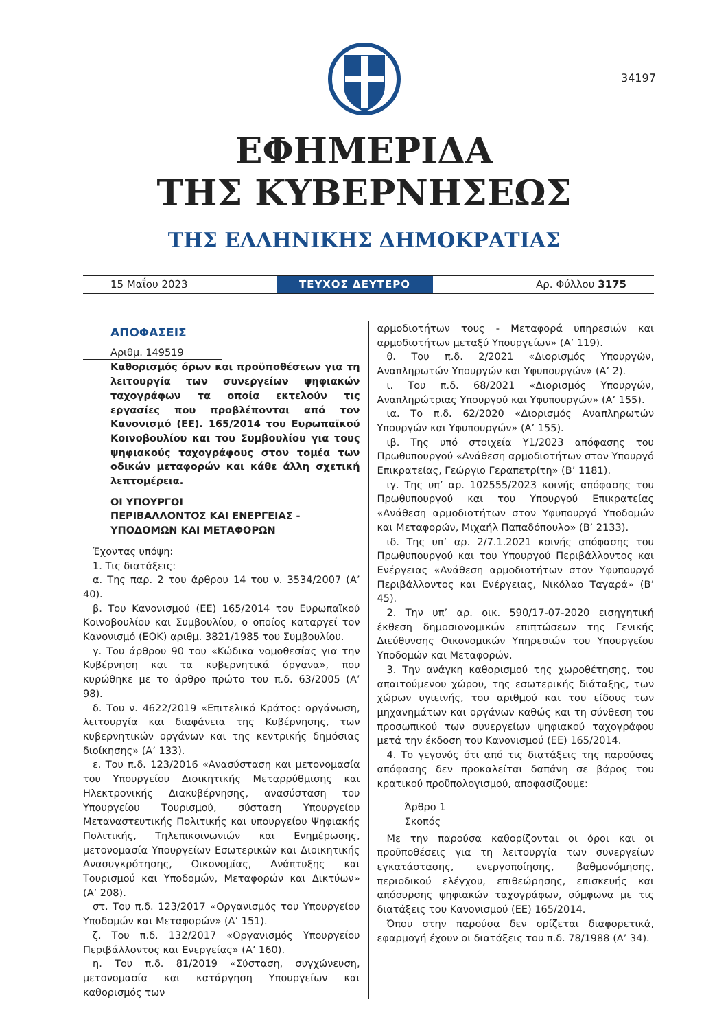34197
ΕΦΗΜΕΡΙΔΑ
ΤΗΣ ΚΥΒΕΡΝΗΣΕΩΣ
ΤΗΣ ΕΛΛΗΝΙΚΗΣ ΔΗΜΟΚΡΑΤΙΑΣ
15 Μαΐου 2023
ΤΕΥΧΟΣ ΔΕΥΤΕΡΟ
Αρ. Φύλλου 3175
ΑΠΟΦΑΣΕΙΣ
Αριθμ. 149519
Καθορισμός όρων και προϋποθέσεων για τη λειτουργία των συνεργείων ψηφιακών ταχογράφων τα οποία εκτελούν τις εργασίες που προβλέπονται από τον Κανονισμό (ΕΕ). 165/2014 του Ευρωπαϊκού Κοινοβουλίου και του Συμβουλίου για τους ψηφιακούς ταχογράφους στον τομέα των οδικών μεταφορών και κάθε άλλη σχετική λεπτομέρεια.
ΟΙ ΥΠΟΥΡΓΟΙ
ΠΕΡΙΒΑΛΛΟΝΤΟΣ ΚΑΙ ΕΝΕΡΓΕΙΑΣ -
ΥΠΟΔΟΜΩΝ ΚΑΙ ΜΕΤΑΦΟΡΩΝ
Έχοντας υπόψη:
1. Τις διατάξεις:
α. Της παρ. 2 του άρθρου 14 του ν. 3534/2007 (Α’ 40).
β. Του Κανονισμού (ΕΕ) 165/2014 του Ευρωπαϊκού Κοινοβουλίου και Συμβουλίου, ο οποίος καταργεί τον Κανονισμό (ΕΟΚ) αριθμ. 3821/1985 του Συμβουλίου.
γ. Του άρθρου 90 του «Κώδικα νομοθεσίας για την Κυβέρνηση και τα κυβερνητικά όργανα», που κυρώθηκε με το άρθρο πρώτο του π.δ. 63/2005 (Α’ 98).
δ. Του ν. 4622/2019 «Επιτελικό Κράτος: οργάνωση, λειτουργία και διαφάνεια της Κυβέρνησης, των κυβερνητικών οργάνων και της κεντρικής δημόσιας διοίκησης» (Α’ 133).
ε. Του π.δ. 123/2016 «Ανασύσταση και μετονομασία του Υπουργείου Διοικητικής Μεταρρύθμισης και Ηλεκτρονικής Διακυβέρνησης, ανασύσταση του Υπουργείου Τουρισμού, σύσταση Υπουργείου Μεταναστευτικής Πολιτικής και υπουργείου Ψηφιακής Πολιτικής, Τηλεπικοινωνιών και Ενημέρωσης, μετονομασία Υπουργείων Εσωτερικών και Διοικητικής Ανασυγκρότησης, Οικονομίας, Ανάπτυξης και Τουρισμού και Υποδομών, Μεταφορών και Δικτύων» (Α’ 208).
στ. Του π.δ. 123/2017 «Οργανισμός του Υπουργείου Υποδομών και Μεταφορών» (Α’ 151).
ζ. Του π.δ. 132/2017 «Οργανισμός Υπουργείου Περιβάλλοντος και Ενεργείας» (Α’ 160).
η. Του π.δ. 81/2019 «Σύσταση, συγχώνευση, μετονομασία και κατάργηση Υπουργείων και καθορισμός των
αρμοδιοτήτων τους - Μεταφορά υπηρεσιών και αρμοδιοτήτων μεταξύ Υπουργείων» (Α’ 119).
θ. Του π.δ. 2/2021 «Διορισμός Υπουργών, Αναπληρωτών Υπουργών και Υφυπουργών» (Α’ 2).
ι. Του π.δ. 68/2021 «Διορισμός Υπουργών, Αναπληρώτριας Υπουργού και Υφυπουργών» (Α’ 155).
ια. Το π.δ. 62/2020 «Διορισμός Αναπληρωτών Υπουργών και Υφυπουργών» (Α’ 155).
ιβ. Της υπό στοιχεία Υ1/2023 απόφασης του Πρωθυπουργού «Ανάθεση αρμοδιοτήτων στον Υπουργό Επικρατείας, Γεώργιο Γεραπετρίτη» (Β’ 1181).
ιγ. Της υπ’ αρ. 102555/2023 κοινής απόφασης του Πρωθυπουργού και του Υπουργού Επικρατείας «Ανάθεση αρμοδιοτήτων στον Υφυπουργό Υποδομών και Μεταφορών, Μιχαήλ Παπαδόπουλο» (Β’ 2133).
ιδ. Της υπ’ αρ. 2/7.1.2021 κοινής απόφασης του Πρωθυπουργού και του Υπουργού Περιβάλλοντος και Ενέργειας «Ανάθεση αρμοδιοτήτων στον Υφυπουργό Περιβάλλοντος και Ενέργειας, Νικόλαο Ταγαρά» (Β’ 45).
2. Την υπ’ αρ. οικ. 590/17-07-2020 εισηγητική έκθεση δημοσιονομικών επιπτώσεων της Γενικής Διεύθυνσης Οικονομικών Υπηρεσιών του Υπουργείου Υποδομών και Μεταφορών.
3. Την ανάγκη καθορισμού της χωροθέτησης, του απαιτούμενου χώρου, της εσωτερικής διάταξης, των χώρων υγιεινής, του αριθμού και του είδους των μηχανημάτων και οργάνων καθώς και τη σύνθεση του προσωπικού των συνεργείων ψηφιακού ταχογράφου μετά την έκδοση του Κανονισμού (ΕΕ) 165/2014.
4. Το γεγονός ότι από τις διατάξεις της παρούσας απόφασης δεν προκαλείται δαπάνη σε βάρος του κρατικού προϋπολογισμού, αποφασίζουμε:
Άρθρο 1
Σκοπός
Με την παρούσα καθορίζονται οι όροι και οι προϋποθέσεις για τη λειτουργία των συνεργείων εγκατάστασης, ενεργοποίησης, βαθμονόμησης, περιοδικού ελέγχου, επιθεώρησης, επισκευής και απόσυρσης ψηφιακών ταχογράφων, σύμφωνα με τις διατάξεις του Κανονισμού (ΕΕ) 165/2014.
Όπου στην παρούσα δεν ορίζεται διαφορετικά, εφαρμογή έχουν οι διατάξεις του π.δ. 78/1988 (Α’ 34).